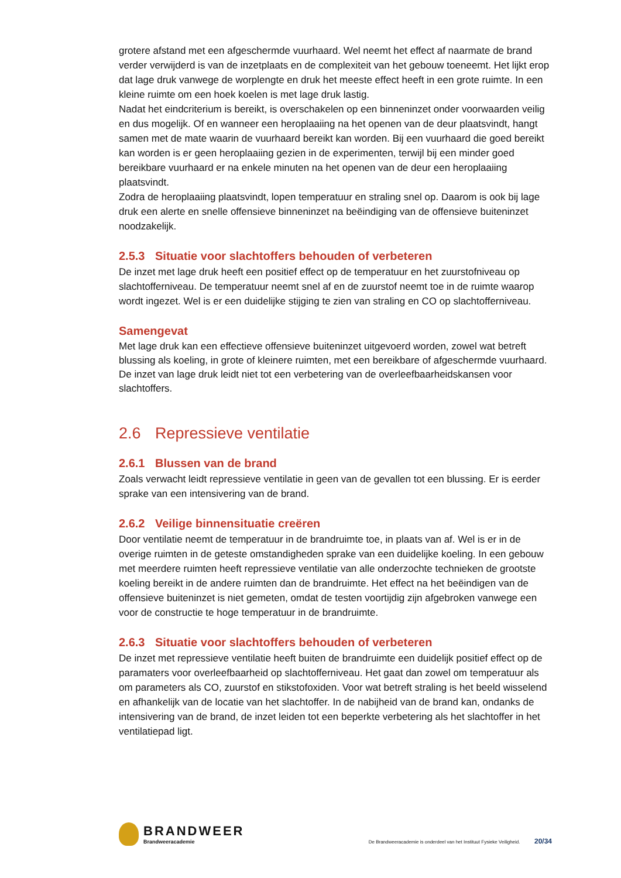grotere afstand met een afgeschermde vuurhaard. Wel neemt het effect af naarmate de brand verder verwijderd is van de inzetplaats en de complexiteit van het gebouw toeneemt. Het lijkt erop dat lage druk vanwege de worplengte en druk het meeste effect heeft in een grote ruimte. In een kleine ruimte om een hoek koelen is met lage druk lastig.
Nadat het eindcriterium is bereikt, is overschakelen op een binneninzet onder voorwaarden veilig en dus mogelijk. Of en wanneer een heroplaaiing na het openen van de deur plaatsvindt, hangt samen met de mate waarin de vuurhaard bereikt kan worden. Bij een vuurhaard die goed bereikt kan worden is er geen heroplaaiing gezien in de experimenten, terwijl bij een minder goed bereikbare vuurhaard er na enkele minuten na het openen van de deur een heroplaaiing plaatsvindt.
Zodra de heroplaaiing plaatsvindt, lopen temperatuur en straling snel op. Daarom is ook bij lage druk een alerte en snelle offensieve binneninzet na beëindiging van de offensieve buiteninzet noodzakelijk.
2.5.3 Situatie voor slachtoffers behouden of verbeteren
De inzet met lage druk heeft een positief effect op de temperatuur en het zuurstofniveau op slachtofferniveau. De temperatuur neemt snel af en de zuurstof neemt toe in de ruimte waarop wordt ingezet. Wel is er een duidelijke stijging te zien van straling en CO op slachtofferniveau.
Samengevat
Met lage druk kan een effectieve offensieve buiteninzet uitgevoerd worden, zowel wat betreft blussing als koeling, in grote of kleinere ruimten, met een bereikbare of afgeschermde vuurhaard. De inzet van lage druk leidt niet tot een verbetering van de overleefbaarheidskansen voor slachtoffers.
2.6 Repressieve ventilatie
2.6.1 Blussen van de brand
Zoals verwacht leidt repressieve ventilatie in geen van de gevallen tot een blussing. Er is eerder sprake van een intensivering van de brand.
2.6.2 Veilige binnensituatie creëren
Door ventilatie neemt de temperatuur in de brandruimte toe, in plaats van af. Wel is er in de overige ruimten in de geteste omstandigheden sprake van een duidelijke koeling. In een gebouw met meerdere ruimten heeft repressieve ventilatie van alle onderzochte technieken de grootste koeling bereikt in de andere ruimten dan de brandruimte. Het effect na het beëindigen van de offensieve buiteninzet is niet gemeten, omdat de testen voortijdig zijn afgebroken vanwege een voor de constructie te hoge temperatuur in de brandruimte.
2.6.3 Situatie voor slachtoffers behouden of verbeteren
De inzet met repressieve ventilatie heeft buiten de brandruimte een duidelijk positief effect op de paramaters voor overleefbaarheid op slachtofferniveau. Het gaat dan zowel om temperatuur als om parameters als CO, zuurstof en stikstofoxiden. Voor wat betreft straling is het beeld wisselend en afhankelijk van de locatie van het slachtoffer. In de nabijheid van de brand kan, ondanks de intensivering van de brand, de inzet leiden tot een beperkte verbetering als het slachtoffer in het ventilatiepad ligt.
BRANDWEER
Brandweeracademie
De Brandweeracademie is onderdeel van het Instituut Fysieke Veiligheid. 20/34